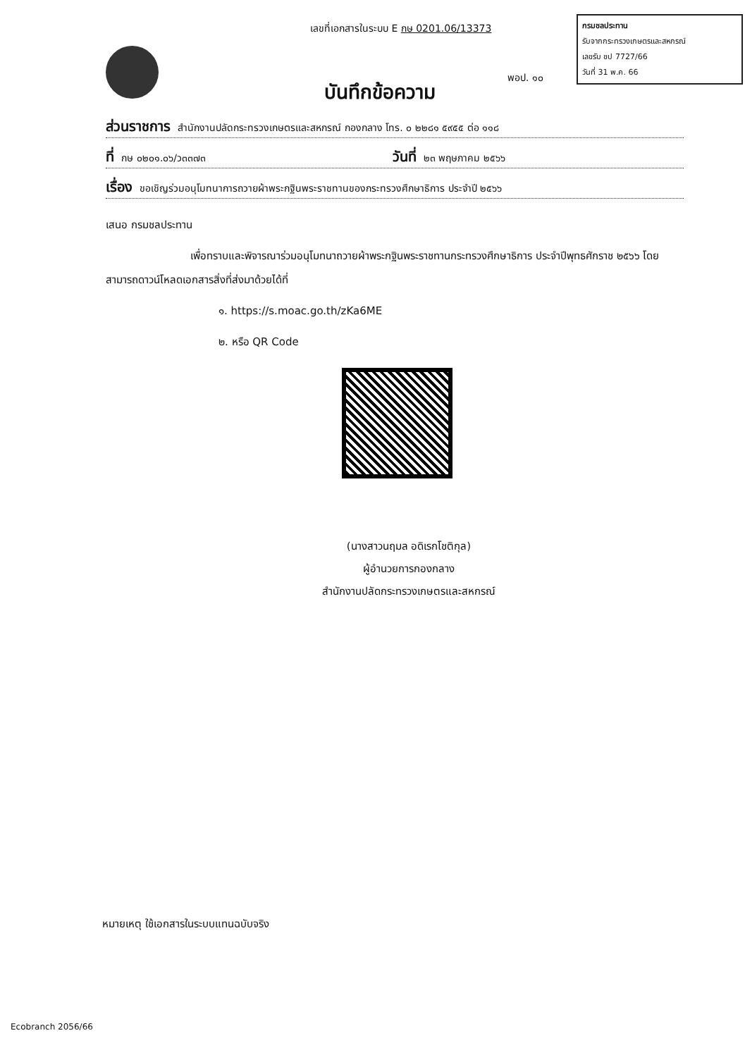เลขที่เอกสารในระบบ E กษ 0201.06/13373
กรมชลประทาน
รับจากกระทรวงเกษตรและสหกรณ์
เลขรับ ชป 7727/66
วันที่ 31 พ.ค. 66
พอป. ๑๐
บันทึกข้อความ
ส่วนราชการ สำนักงานปลัดกระทรวงเกษตรและสหกรณ์ กองกลาง โทร. ๐ ๒๒๘๑ ๕๙๕๕ ต่อ ๑๑๘
ที่ กษ ๐๒๐๑.๐๖/ว๓๓๗๓ วันที่ ๒๓ พฤษภาคม ๒๕๖๖
เรื่อง ขอเชิญร่วมอนุโมทนาการถวายผ้าพระกฐินพระราชทานของกระทรวงศึกษาธิการ ประจำปี ๒๕๖๖
เสนอ กรมชลประทาน
เพื่อทราบและพิจารณาร่วมอนุโมทนาถวายผ้าพระกฐินพระราชทานกระทรวงศึกษาธิการ ประจำปีพุทธศักราช ๒๕๖๖ โดยสามารถดาวน์โหลดเอกสารสิ่งที่ส่งมาด้วยได้ที่
๑. https://s.moac.go.th/zKa6ME
๒. หรือ QR Code
(นางสาวนฤมล อดิเรกโชติกุล)
ผู้อำนวยการกองกลาง
สำนักงานปลัดกระทรวงเกษตรและสหกรณ์
หมายเหตุ ใช้เอกสารในระบบแทนฉบับจริง
Ecobranch 2056/66